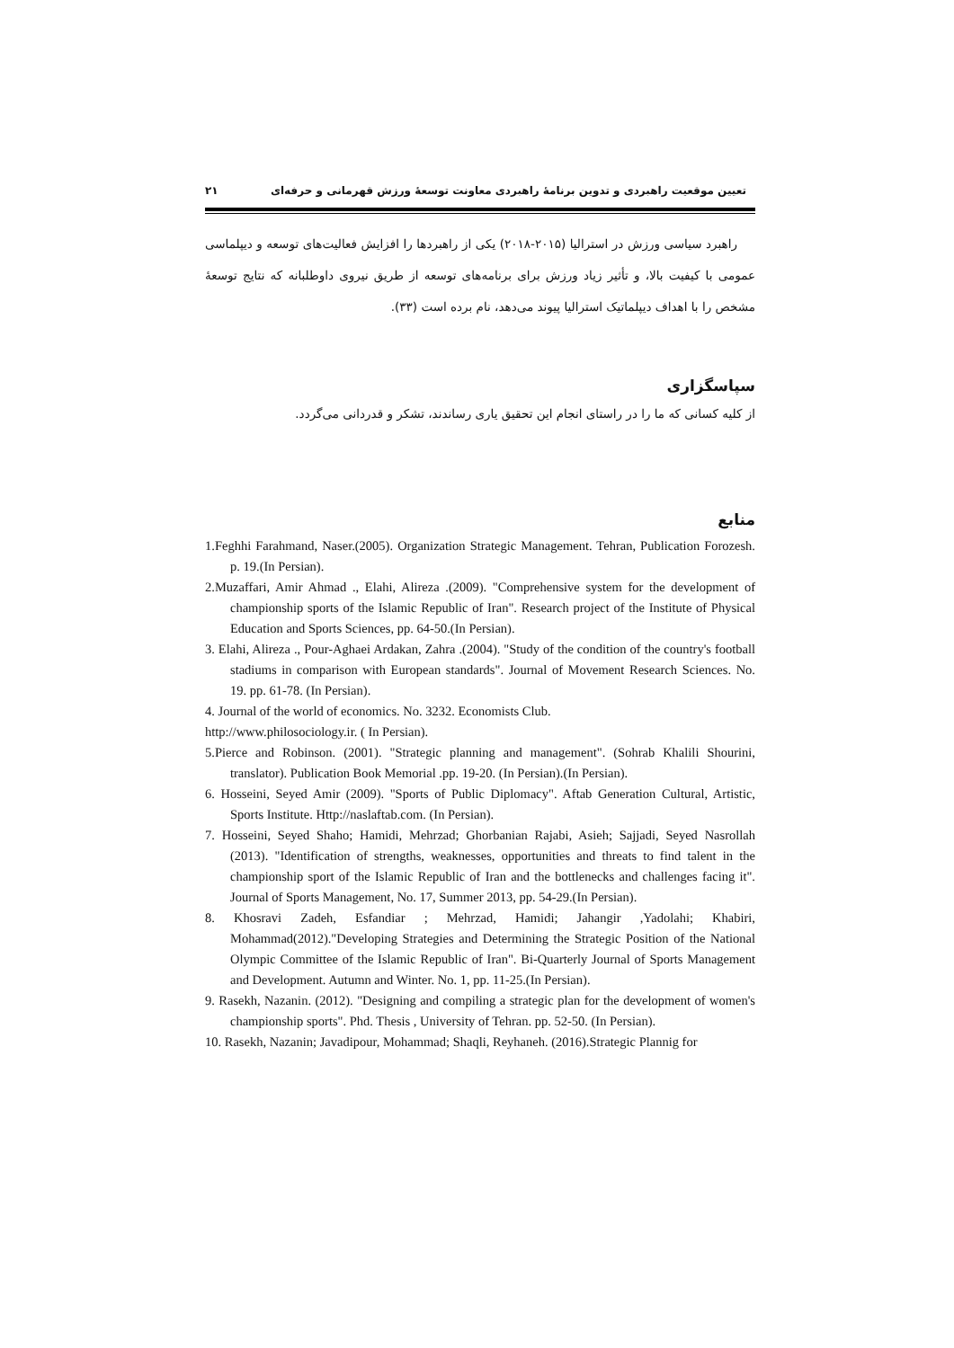تعیین موقعیت راهبردی و تدوین برنامهٔ راهبردی معاونت توسعهٔ ورزش قهرمانی و حرفه‌ای ۲۱
راهبرد سیاسی ورزش در استرالیا (۲۰۱۵-۲۰۱۸) یکی از راهبردها را افزایش فعالیت‌های توسعه و دیپلماسی عمومی با کیفیت بالا، و تأثیر زیاد ورزش برای برنامه‌های توسعه از طریق نیروی داوطلبانه که نتایج توسعهٔ مشخص را با اهداف دیپلماتیک استرالیا پیوند می‌دهد، نام برده است (۳۳).
سپاسگزاری
از کلیه کسانی که ما را در راستای انجام این تحقیق یاری رساندند، تشکر و قدردانی می‌گردد.
منابع
1.Feghhi Farahmand, Naser.(2005). Organization Strategic Management. Tehran, Publication Forozesh. p. 19.(In Persian).
2.Muzaffari, Amir Ahmad ., Elahi, Alireza .(2009). "Comprehensive system for the development of championship sports of the Islamic Republic of Iran". Research project of the Institute of Physical Education and Sports Sciences, pp. 64-50.(In Persian).
3. Elahi, Alireza ., Pour-Aghaei Ardakan, Zahra .(2004). "Study of the condition of the country's football stadiums in comparison with European standards". Journal of Movement Research Sciences. No. 19. pp. 61-78. (In Persian).
4. Journal of the world of economics. No. 3232. Economists Club.
http://www.philosociology.ir. ( In Persian).
5.Pierce and Robinson. (2001). "Strategic planning and management". (Sohrab Khalili Shourini, translator). Publication Book Memorial .pp. 19-20. (In Persian).(In Persian).
6. Hosseini, Seyed Amir (2009). "Sports of Public Diplomacy". Aftab Generation Cultural, Artistic, Sports Institute. Http://naslaftab.com. (In Persian).
7. Hosseini, Seyed Shaho; Hamidi, Mehrzad; Ghorbanian Rajabi, Asieh; Sajjadi, Seyed Nasrollah (2013). "Identification of strengths, weaknesses, opportunities and threats to find talent in the championship sport of the Islamic Republic of Iran and the bottlenecks and challenges facing it". Journal of Sports Management, No. 17, Summer 2013, pp. 54-29.(In Persian).
8. Khosravi Zadeh, Esfandiar ; Mehrzad, Hamidi; Jahangir ,Yadolahi; Khabiri, Mohammad(2012)."Developing Strategies and Determining the Strategic Position of the National Olympic Committee of the Islamic Republic of Iran". Bi-Quarterly Journal of Sports Management and Development. Autumn and Winter. No. 1, pp. 11-25.(In Persian).
9. Rasekh, Nazanin. (2012). "Designing and compiling a strategic plan for the development of women's championship sports". Phd. Thesis , University of Tehran. pp. 52-50. (In Persian).
10. Rasekh, Nazanin; Javadipour, Mohammad; Shaqli, Reyhaneh. (2016).Strategic Plannig for